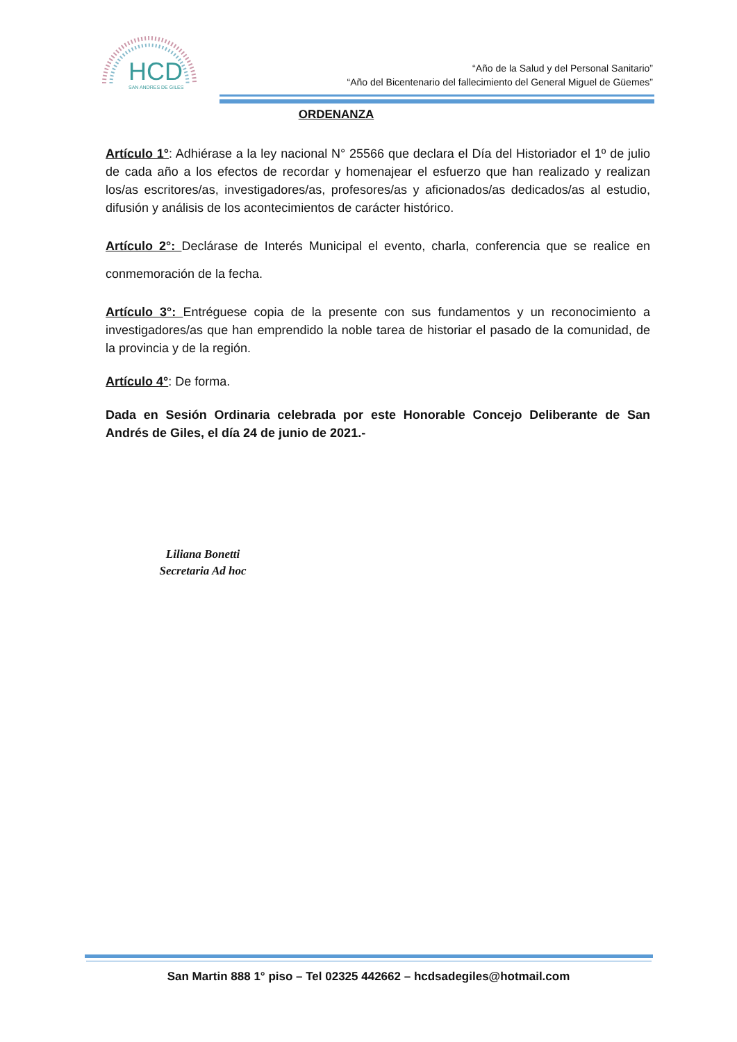HCD
SAN ANDRES DE GILES
“Año de la Salud y del Personal Sanitario”
“Año del Bicentenario del fallecimiento del General Miguel de Güemes”
ORDENANZA
Artículo 1°: Adhiérase a la ley nacional N° 25566 que declara el Día del Historiador el 1º de julio de cada año a los efectos de recordar y homenajear el esfuerzo que han realizado y realizan los/as escritores/as, investigadores/as, profesores/as y aficionados/as dedicados/as al estudio, difusión y análisis de los acontecimientos de carácter histórico.
Artículo 2°: Declárase de Interés Municipal el evento, charla, conferencia que se realice en conmemoración de la fecha.
Artículo 3°: Entréguese copia de la presente con sus fundamentos y un reconocimiento a investigadores/as que han emprendido la noble tarea de historiar el pasado de la comunidad, de la provincia y de la región.
Artículo 4°: De forma.
Dada en Sesión Ordinaria celebrada por este Honorable Concejo Deliberante de San Andrés de Giles, el día 24 de junio de 2021.-
Liliana Bonetti
Secretaria Ad hoc
San Martin 888 1° piso – Tel 02325 442662 – hcdsadegiles@hotmail.com